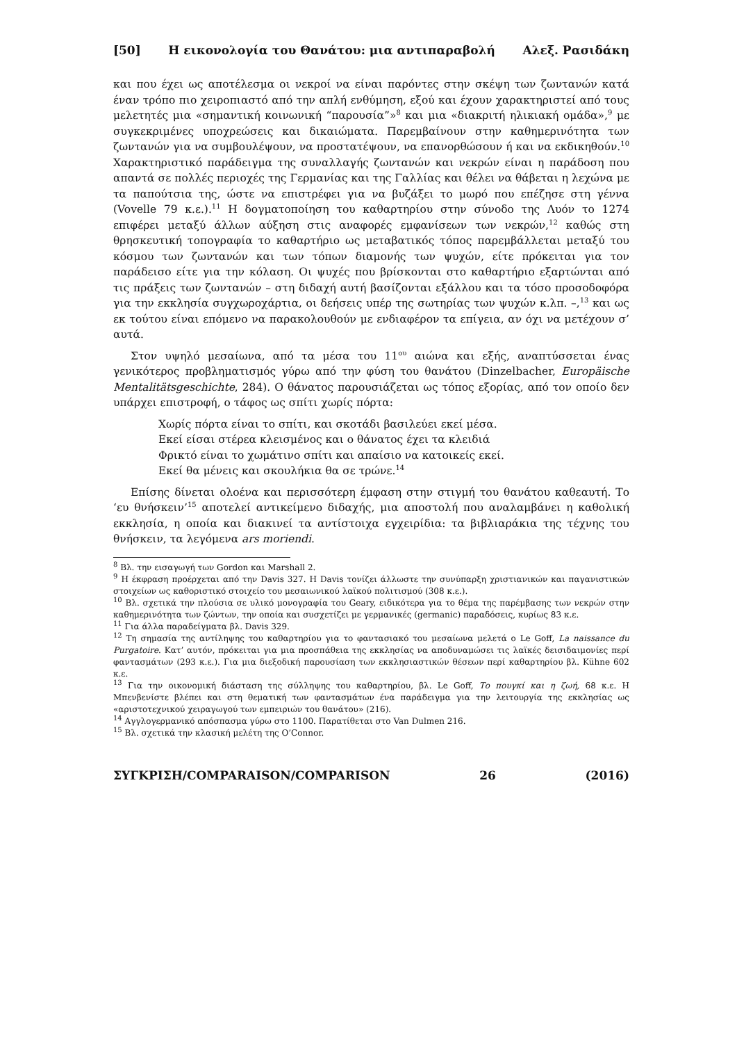[50] Η εικονολογία του Θανάτου: μια αντιπαραβολή Αλεξ. Ρασιδάκη
και που έχει ως αποτέλεσμα οι νεκροί να είναι παρόντες στην σκέψη των ζωντανών κατά έναν τρόπο πιο χειροπιαστό από την απλή ενθύμηση, εξού και έχουν χαρακτηριστεί από τους μελετητές μια «σημαντική κοινωνική “παρουσία”»<sup>8</sup> και μια «διακριτή ηλικιακή ομάδα»,<sup>9</sup> με συγκεκριμένες υποχρεώσεις και δικαιώματα. Παρεμβαίνουν στην καθημερινότητα των ζωντανών για να συμβουλέψουν, να προστατέψουν, να επανορθώσουν ή και να εκδικηθούν.<sup>10</sup> Χαρακτηριστικό παράδειγμα της συναλλαγής ζωντανών και νεκρών είναι η παράδοση που απαντά σε πολλές περιοχές της Γερμανίας και της Γαλλίας και θέλει να θάβεται η λεχώνα με τα παπούτσια της, ώστε να επιστρέφει για να βυζάξει το μωρό που επέζησε στη γέννα (Vovelle 79 κ.ε.).<sup>11</sup> Η δογματοποίηση του καθαρτηρίου στην σύνοδο της Λυόν το 1274 επιφέρει μεταξύ άλλων αύξηση στις αναφορές εμφανίσεων των νεκρών,<sup>12</sup> καθώς στη θρησκευτική τοπογραφία το καθαρτήριο ως μεταβατικός τόπος παρεμβάλλεται μεταξύ του κόσμου των ζωντανών και των τόπων διαμονής των ψυχών, είτε πρόκειται για τον παράδεισο είτε για την κόλαση. Οι ψυχές που βρίσκονται στο καθαρτήριο εξαρτώνται από τις πράξεις των ζωντανών – στη διδαχή αυτή βασίζονται εξάλλου και τα τόσο προσοδοφόρα για την εκκλησία συγχωροχάρτια, οι δεήσεις υπέρ της σωτηρίας των ψυχών κ.λπ. –,<sup>13</sup> και ως εκ τούτου είναι επόμενο να παρακολουθούν με ενδιαφέρον τα επίγεια, αν όχι να μετέχουν σ’ αυτά.
Στον υψηλό μεσαίωνα, από τα μέσα του 11<sup>ου</sup> αιώνα και εξής, αναπτύσσεται ένας γενικότερος προβληματισμός γύρω από την φύση του θανάτου (Dinzelbacher, Europäische Mentalitätsgeschichte, 284). Ο θάνατος παρουσιάζεται ως τόπος εξορίας, από τον οποίο δεν υπάρχει επιστροφή, ο τάφος ως σπίτι χωρίς πόρτα:
Χωρίς πόρτα είναι το σπίτι, και σκοτάδι βασιλεύει εκεί μέσα.
Εκεί είσαι στέρεα κλεισμένος και ο θάνατος έχει τα κλειδιά
Φρικτό είναι το χωμάτινο σπίτι και απαίσιο να κατοικείς εκεί.
Εκεί θα μένεις και σκουλήκια θα σε τρώνε.<sup>14</sup>
Επίσης δίνεται ολοένα και περισσότερη έμφαση στην στιγμή του θανάτου καθεαυτή. Το ‘ευ θνήσκειν’<sup>15</sup> αποτελεί αντικείμενο διδαχής, μια αποστολή που αναλαμβάνει η καθολική εκκλησία, η οποία και διακινεί τα αντίστοιχα εγχειρίδια: τα βιβλιαράκια της τέχνης του θνήσκειν, τα λεγόμενα ars moriendi.
<sup>8</sup> Βλ. την εισαγωγή των Gordon και Marshall 2.
<sup>9</sup> Η έκφραση προέρχεται από την Davis 327. Η Davis τονίζει άλλωστε την συνύπαρξη χριστιανικών και παγανιστικών στοιχείων ως καθοριστικό στοιχείο του μεσαιωνικού λαϊκού πολιτισμού (308 κ.ε.).
<sup>10</sup> Βλ. σχετικά την πλούσια σε υλικό μονογραφία του Geary, ειδικότερα για το θέμα της παρέμβασης των νεκρών στην καθημερινότητα των ζώντων, την οποία και συσχετίζει με γερμανικές (germanic) παραδόσεις, κυρίως 83 κ.ε.
<sup>11</sup> Για άλλα παραδείγματα βλ. Davis 329.
<sup>12</sup> Τη σημασία της αντίληψης του καθαρτηρίου για το φαντασιακό του μεσαίωνα μελετά ο Le Goff, La naissance du Purgatoire. Κατ’ αυτόν, πρόκειται για μια προσπάθεια της εκκλησίας να αποδυναμώσει τις λαϊκές δεισιδαιμονίες περί φαντασμάτων (293 κ.ε.). Για μια διεξοδική παρουσίαση των εκκλησιαστικών θέσεων περί καθαρτηρίου βλ. Kühne 602 κ.ε.
<sup>13</sup> Για την οικονομική διάσταση της σύλληψης του καθαρτηρίου, βλ. Le Goff, Το πουγκί και η ζωή, 68 κ.ε. Η Μπενβενίστε βλέπει και στη θεματική των φαντασμάτων ένα παράδειγμα για την λειτουργία της εκκλησίας ως «αριστοτεχνικού χειραγωγού των εμπειριών του θανάτου» (216).
<sup>14</sup> Αγγλογερμανικό απόσπασμα γύρω στο 1100. Παρατίθεται στο Van Dulmen 216.
<sup>15</sup> Βλ. σχετικά την κλασική μελέτη της O’Connor.
ΣΥΓΚΡΙΣΗ/COMPARAISON/COMPARISON 26 (2016)